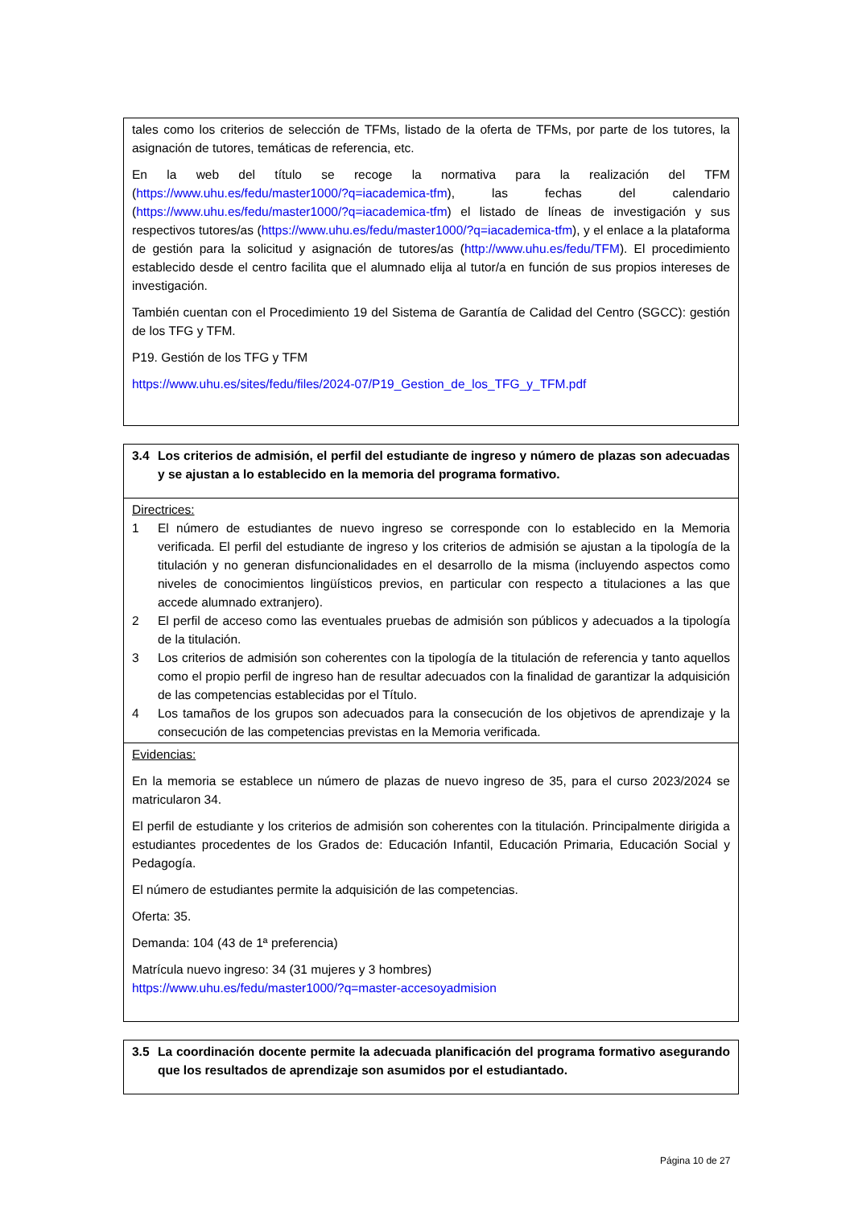| tales como los criterios de selección de TFMs, listado de la oferta de TFMs, por parte de los tutores, la asignación de tutores, temáticas de referencia, etc. En la web del título se recoge la normativa para la realización del TFM ( https://www.uhu.es/fedu/master1000/?q=iacademica-tfm ), las fechas del calendario ( https://www.uhu.es/fedu/master1000/?q=iacademica-tfm ) el listado de líneas de investigación y sus respectivos tutores/as ( https://www.uhu.es/fedu/master1000/?q=iacademica-tfm ), y el enlace a la plataforma de gestión para la solicitud y asignación de tutores/as ( http://www.uhu.es/fedu/TFM ). El procedimiento establecido desde el centro facilita que el alumnado elija al tutor/a en función de sus propios intereses de investigación. También cuentan con el Procedimiento 19 del Sistema de Garantía de Calidad del Centro (SGCC): gestión de los TFG y TFM. P19. Gestión de los TFG y TFM https://www.uhu.es/sites/fedu/files/2024-07/P19_Gestion_de_los_TFG_y_TFM.pdf |
| 3.4 Los criterios de admisión, el perfil del estudiante de ingreso y número de plazas son adecuadas y se ajustan a lo establecido en la memoria del programa formativo. |
| Directrices: 1 El número de estudiantes de nuevo ingreso se corresponde con lo establecido en la Memoria verificada. El perfil del estudiante de ingreso y los criterios de admisión se ajustan a la tipología de la titulación y no generan disfuncionalidades en el desarrollo de la misma (incluyendo aspectos como niveles de conocimientos lingüísticos previos, en particular con respecto a titulaciones a las que accede alumnado extranjero). 2 El perfil de acceso como las eventuales pruebas de admisión son públicos y adecuados a la tipología de la titulación. 3 Los criterios de admisión son coherentes con la tipología de la titulación de referencia y tanto aquellos como el propio perfil de ingreso han de resultar adecuados con la finalidad de garantizar la adquisición de las competencias establecidas por el Título. 4 Los tamaños de los grupos son adecuados para la consecución de los objetivos de aprendizaje y la consecución de las competencias previstas en la Memoria verificada. |
| Evidencias: En la memoria se establece un número de plazas de nuevo ingreso de 35, para el curso 2023/2024 se matricularon 34. El perfil de estudiante y los criterios de admisión son coherentes con la titulación. Principalmente dirigida a estudiantes procedentes de los Grados de: Educación Infantil, Educación Primaria, Educación Social y Pedagogía. El número de estudiantes permite la adquisición de las competencias. Oferta: 35. Demanda: 104 (43 de 1ª preferencia) Matrícula nuevo ingreso: 34 (31 mujeres y 3 hombres) https://www.uhu.es/fedu/master1000/?q=master-accesoyadmision |
| 3.5 La coordinación docente permite la adecuada planificación del programa formativo asegurando que los resultados de aprendizaje son asumidos por el estudiantado. |
Página 10 de 27